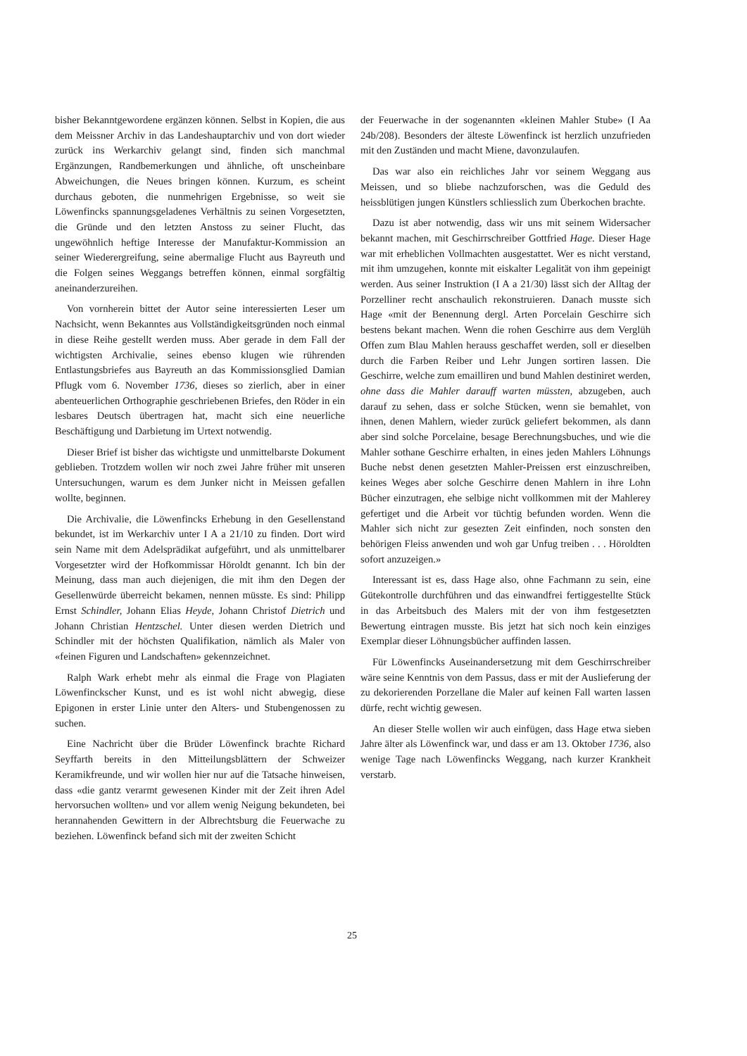bisher Bekanntgewordene ergänzen können. Selbst in Kopien, die aus dem Meissner Archiv in das Landeshauptarchiv und von dort wieder zurück ins Werkarchiv gelangt sind, finden sich manchmal Ergänzungen, Randbemerkungen und ähnliche, oft unscheinbare Abweichungen, die Neues bringen können. Kurzum, es scheint durchaus geboten, die nunmehrigen Ergebnisse, so weit sie Löwenfincks spannungsgeladenes Verhältnis zu seinen Vorgesetzten, die Gründe und den letzten Anstoss zu seiner Flucht, das ungewöhnlich heftige Interesse der Manufaktur-Kommission an seiner Wiederergreifung, seine abermalige Flucht aus Bayreuth und die Folgen seines Weggangs betreffen können, einmal sorgfältig aneinanderzureihen.
Von vornherein bittet der Autor seine interessierten Leser um Nachsicht, wenn Bekanntes aus Vollständigkeitsgründen noch einmal in diese Reihe gestellt werden muss. Aber gerade in dem Fall der wichtigsten Archivalie, seines ebenso klugen wie rührenden Entlastungsbriefes aus Bayreuth an das Kommissionsglied Damian Pflugk vom 6. November 1736, dieses so zierlich, aber in einer abenteuerlichen Orthographie geschriebenen Briefes, den Röder in ein lesbares Deutsch übertragen hat, macht sich eine neuerliche Beschäftigung und Darbietung im Urtext notwendig.
Dieser Brief ist bisher das wichtigste und unmittelbarste Dokument geblieben. Trotzdem wollen wir noch zwei Jahre früher mit unseren Untersuchungen, warum es dem Junker nicht in Meissen gefallen wollte, beginnen.
Die Archivalie, die Löwenfincks Erhebung in den Gesellenstand bekundet, ist im Werkarchiv unter I A a 21/10 zu finden. Dort wird sein Name mit dem Adelsprädikat aufgeführt, und als unmittelbarer Vorgesetzter wird der Hofkommissar Höroldt genannt. Ich bin der Meinung, dass man auch diejenigen, die mit ihm den Degen der Gesellenwürde überreicht bekamen, nennen müsste. Es sind: Philipp Ernst Schindler, Johann Elias Heyde, Johann Christof Dietrich und Johann Christian Hentzschel. Unter diesen werden Dietrich und Schindler mit der höchsten Qualifikation, nämlich als Maler von «feinen Figuren und Landschaften» gekennzeichnet.
Ralph Wark erhebt mehr als einmal die Frage von Plagiaten Löwenfinckscher Kunst, und es ist wohl nicht abwegig, diese Epigonen in erster Linie unter den Alters- und Stubengenossen zu suchen.
Eine Nachricht über die Brüder Löwenfinck brachte Richard Seyffarth bereits in den Mitteilungsblättern der Schweizer Keramikfreunde, und wir wollen hier nur auf die Tatsache hinweisen, dass «die gantz verarmt gewesenen Kinder mit der Zeit ihren Adel hervorsuchen wollten» und vor allem wenig Neigung bekundeten, bei herannahenden Gewittern in der Albrechtsburg die Feuerwache zu beziehen. Löwenfinck befand sich mit der zweiten Schicht
der Feuerwache in der sogenannten «kleinen Mahler Stube» (I Aa 24b/208). Besonders der älteste Löwenfinck ist herzlich unzufrieden mit den Zuständen und macht Miene, davonzulaufen.
Das war also ein reichliches Jahr vor seinem Weggang aus Meissen, und so bliebe nachzuforschen, was die Geduld des heissblütigen jungen Künstlers schliesslich zum Überkochen brachte.
Dazu ist aber notwendig, dass wir uns mit seinem Widersacher bekannt machen, mit Geschirrschreiber Gottfried Hage. Dieser Hage war mit erheblichen Vollmachten ausgestattet. Wer es nicht verstand, mit ihm umzugehen, konnte mit eiskalter Legalität von ihm gepeinigt werden. Aus seiner Instruktion (I A a 21/30) lässt sich der Alltag der Porzelliner recht anschaulich rekonstruieren. Danach musste sich Hage «mit der Benennung dergl. Arten Porcelain Geschirre sich bestens bekant machen. Wenn die rohen Geschirre aus dem Verglüh Offen zum Blau Mahlen herauss geschaffet werden, soll er dieselben durch die Farben Reiber und Lehr Jungen sortiren lassen. Die Geschirre, welche zum emailliren und bund Mahlen destiniret werden, ohne dass die Mahler darauff warten müssten, abzugeben, auch darauf zu sehen, dass er solche Stücken, wenn sie bemahlet, von ihnen, denen Mahlern, wieder zurück geliefert bekommen, als dann aber sind solche Porcelaine, besage Berechnungsbuches, und wie die Mahler sothane Geschirre erhalten, in eines jeden Mahlers Löhnungs Buche nebst denen gesetzten Mahler-Preissen erst einzuschreiben, keines Weges aber solche Geschirre denen Mahlern in ihre Lohn Bücher einzutragen, ehe selbige nicht vollkommen mit der Mahlerey gefertiget und die Arbeit vor tüchtig befunden worden. Wenn die Mahler sich nicht zur gesezten Zeit einfinden, noch sonsten den behörigen Fleiss anwenden und woh gar Unfug treiben . . . Höroldten sofort anzuzeigen.»
Interessant ist es, dass Hage also, ohne Fachmann zu sein, eine Gütekontrolle durchführen und das einwandfrei fertiggestellte Stück in das Arbeitsbuch des Malers mit der von ihm festgesetzten Bewertung eintragen musste. Bis jetzt hat sich noch kein einziges Exemplar dieser Löhnungsbücher auffinden lassen.
Für Löwenfincks Auseinandersetzung mit dem Geschirrschreiber wäre seine Kenntnis von dem Passus, dass er mit der Auslieferung der zu dekorierenden Porzellane die Maler auf keinen Fall warten lassen dürfe, recht wichtig gewesen.
An dieser Stelle wollen wir auch einfügen, dass Hage etwa sieben Jahre älter als Löwenfinck war, und dass er am 13. Oktober 1736, also wenige Tage nach Löwenfincks Weggang, nach kurzer Krankheit verstarb.
25